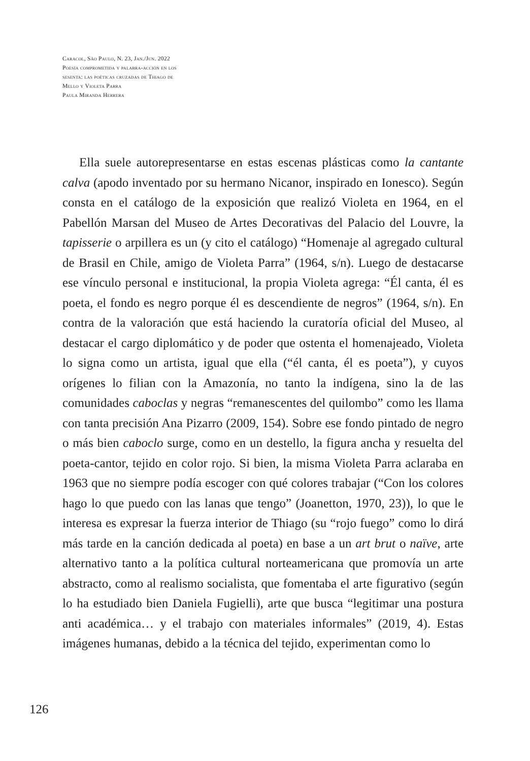Caracol, São Paulo, N. 23, Jan./Jun. 2022
Poesía comprometida y palabra-acción en los
sesenta: las poéticas cruzadas de Thiago de
Mello y Violeta Parra
Paula Miranda Herrera
Ella suele autorepresentarse en estas escenas plásticas como la cantante calva (apodo inventado por su hermano Nicanor, inspirado en Ionesco). Según consta en el catálogo de la exposición que realizó Violeta en 1964, en el Pabellón Marsan del Museo de Artes Decorativas del Palacio del Louvre, la tapisserie o arpillera es un (y cito el catálogo) “Homenaje al agregado cultural de Brasil en Chile, amigo de Violeta Parra” (1964, s/n). Luego de destacarse ese vínculo personal e institucional, la propia Violeta agrega: “Él canta, él es poeta, el fondo es negro porque él es descendiente de negros” (1964, s/n). En contra de la valoración que está haciendo la curatoría oficial del Museo, al destacar el cargo diplomático y de poder que ostenta el homenajeado, Violeta lo signa como un artista, igual que ella (“él canta, él es poeta”), y cuyos orígenes lo filian con la Amazonía, no tanto la indígena, sino la de las comunidades caboclas y negras “remanescentes del quilombo” como les llama con tanta precisión Ana Pizarro (2009, 154). Sobre ese fondo pintado de negro o más bien caboclo surge, como en un destello, la figura ancha y resuelta del poeta-cantor, tejido en color rojo. Si bien, la misma Violeta Parra aclaraba en 1963 que no siempre podía escoger con qué colores trabajar (“Con los colores hago lo que puedo con las lanas que tengo” (Joanetton, 1970, 23)), lo que le interesa es expresar la fuerza interior de Thiago (su “rojo fuego” como lo dirá más tarde en la canción dedicada al poeta) en base a un art brut o naïve, arte alternativo tanto a la política cultural norteamericana que promovía un arte abstracto, como al realismo socialista, que fomentaba el arte figurativo (según lo ha estudiado bien Daniela Fugielli), arte que busca “legitimar una postura anti académica… y el trabajo con materiales informales” (2019, 4). Estas imágenes humanas, debido a la técnica del tejido, experimentan como lo
126